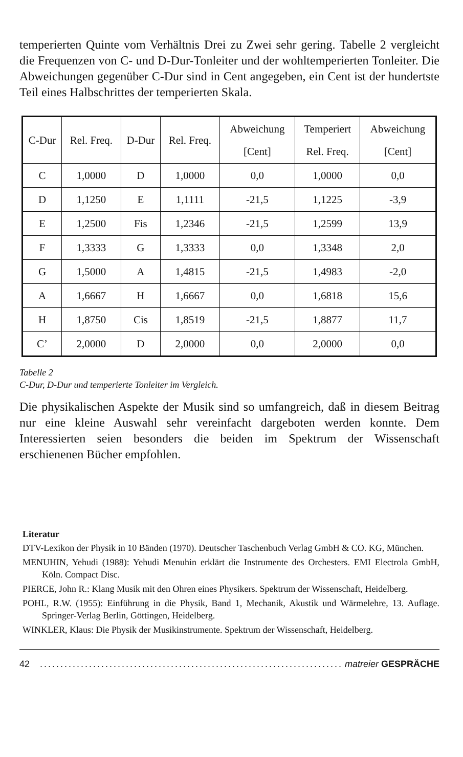temperierten Quinte vom Verhältnis Drei zu Zwei sehr gering. Tabelle 2 vergleicht die Frequenzen von C- und D-Dur-Tonleiter und der wohltemperierten Tonleiter. Die Abweichungen gegenüber C-Dur sind in Cent angegeben, ein Cent ist der hundertste Teil eines Halbschrittes der temperierten Skala.
| C-Dur | Rel. Freq. | D-Dur | Rel. Freq. | Abweichung [Cent] | Temperiert Rel. Freq. | Abweichung [Cent] |
| --- | --- | --- | --- | --- | --- | --- |
| C | 1,0000 | D | 1,0000 | 0,0 | 1,0000 | 0,0 |
| D | 1,1250 | E | 1,1111 | -21,5 | 1,1225 | -3,9 |
| E | 1,2500 | Fis | 1,2346 | -21,5 | 1,2599 | 13,9 |
| F | 1,3333 | G | 1,3333 | 0,0 | 1,3348 | 2,0 |
| G | 1,5000 | A | 1,4815 | -21,5 | 1,4983 | -2,0 |
| A | 1,6667 | H | 1,6667 | 0,0 | 1,6818 | 15,6 |
| H | 1,8750 | Cis | 1,8519 | -21,5 | 1,8877 | 11,7 |
| C’ | 2,0000 | D | 2,0000 | 0,0 | 2,0000 | 0,0 |
Tabelle 2
C-Dur, D-Dur und temperierte Tonleiter im Vergleich.
Die physikalischen Aspekte der Musik sind so umfangreich, daß in diesem Beitrag nur eine kleine Auswahl sehr vereinfacht dargeboten werden konnte. Dem Interessierten seien besonders die beiden im Spektrum der Wissenschaft erschienenen Bücher empfohlen.
Literatur
DTV-Lexikon der Physik in 10 Bänden (1970). Deutscher Taschenbuch Verlag GmbH & CO. KG, München.
MENUHIN, Yehudi (1988): Yehudi Menuhin erklärt die Instrumente des Orchesters. EMI Electrola GmbH, Köln. Compact Disc.
PIERCE, John R.: Klang Musik mit den Ohren eines Physikers. Spektrum der Wissenschaft, Heidelberg.
POHL, R.W. (1955): Einführung in die Physik, Band 1, Mechanik, Akustik und Wärmelehre, 13. Auflage. Springer-Verlag Berlin, Göttingen, Heidelberg.
WINKLER, Klaus: Die Physik der Musikinstrumente. Spektrum der Wissenschaft, Heidelberg.
42.......................................................................... matreier GESPRÄCHE